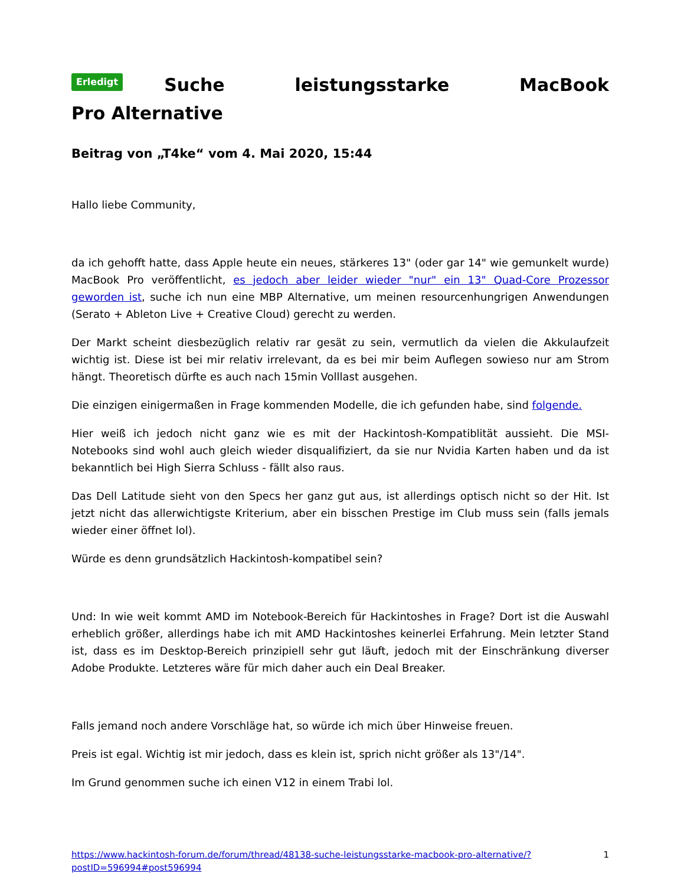Erledigt Suche leistungsstarke MacBook Pro Alternative
Beitrag von „T4ke“ vom 4. Mai 2020, 15:44
Hallo liebe Community,
da ich gehofft hatte, dass Apple heute ein neues, stärkeres 13" (oder gar 14" wie gemunkelt wurde) MacBook Pro veröffentlicht, es jedoch aber leider wieder "nur" ein 13" Quad-Core Prozessor geworden ist, suche ich nun eine MBP Alternative, um meinen resourcenhungrigen Anwendungen (Serato + Ableton Live + Creative Cloud) gerecht zu werden.
Der Markt scheint diesbezüglich relativ rar gesät zu sein, vermutlich da vielen die Akkulaufzeit wichtig ist. Diese ist bei mir relativ irrelevant, da es bei mir beim Auflegen sowieso nur am Strom hängt. Theoretisch dürfte es auch nach 15min Volllast ausgehen.
Die einzigen einigermaßen in Frage kommenden Modelle, die ich gefunden habe, sind folgende.
Hier weiß ich jedoch nicht ganz wie es mit der Hackintosh-Kompatiblität aussieht. Die MSI-Notebooks sind wohl auch gleich wieder disqualifiziert, da sie nur Nvidia Karten haben und da ist bekanntlich bei High Sierra Schluss - fällt also raus.
Das Dell Latitude sieht von den Specs her ganz gut aus, ist allerdings optisch nicht so der Hit. Ist jetzt nicht das allerwichtigste Kriterium, aber ein bisschen Prestige im Club muss sein (falls jemals wieder einer öffnet lol).
Würde es denn grundsätzlich Hackintosh-kompatibel sein?
Und: In wie weit kommt AMD im Notebook-Bereich für Hackintoshes in Frage? Dort ist die Auswahl erheblich größer, allerdings habe ich mit AMD Hackintoshes keinerlei Erfahrung. Mein letzter Stand ist, dass es im Desktop-Bereich prinzipiell sehr gut läuft, jedoch mit der Einschränkung diverser Adobe Produkte. Letzteres wäre für mich daher auch ein Deal Breaker.
Falls jemand noch andere Vorschläge hat, so würde ich mich über Hinweise freuen.
Preis ist egal. Wichtig ist mir jedoch, dass es klein ist, sprich nicht größer als 13"/14".
Im Grund genommen suche ich einen V12 in einem Trabi lol.
https://www.hackintosh-forum.de/forum/thread/48138-suche-leistungsstarke-macbook-pro-alternative/?postID=596994#post596994 1